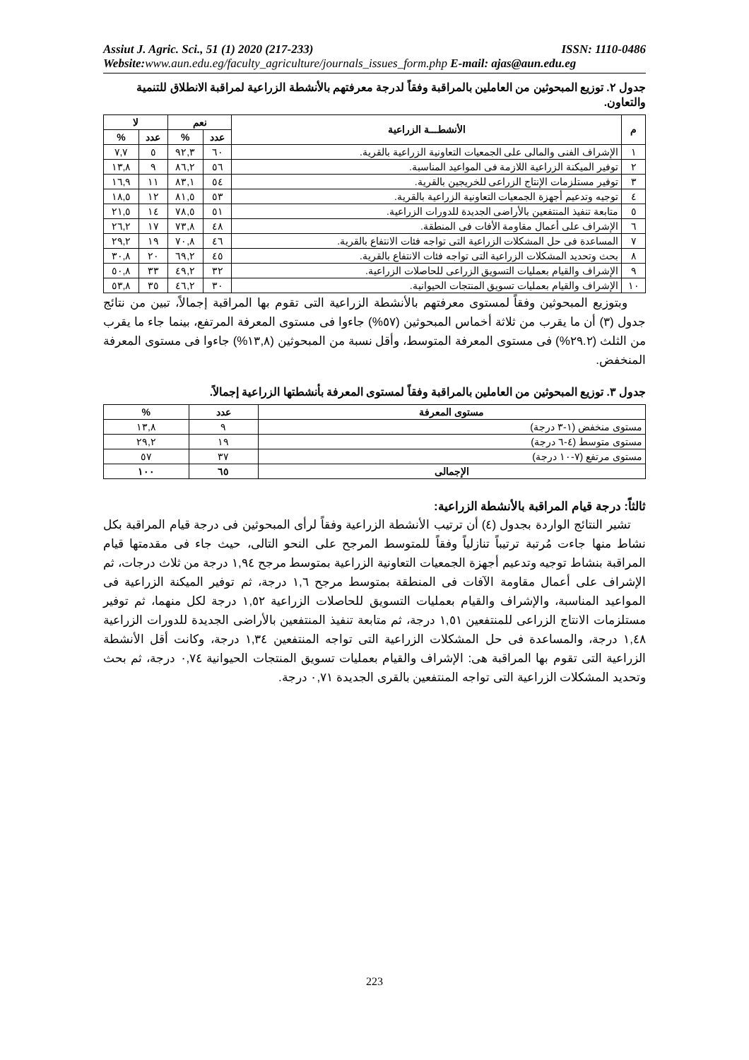Assiut J. Agric. Sci., 51 (1) 2020 (217-233) ISSN: 1110-0486
Website: www.aun.edu.eg/faculty_agriculture/journals_issues_form.php E-mail: ajas@aun.edu.eg
جدول ٢. توزيع المبحوثين من العاملين بالمراقبة وفقاً لدرجة معرفتهم بالأنشطة الزراعية لمراقبة الانطلاق للتنمية والتعاون.
| م | الأنشطـــة الزراعية | نعم | | لا | |
| --- | --- | --- | --- | --- | --- |
| | | عدد | % | عدد | % |
| ١ | الإشراف الفنى والمالى على الجمعيات التعاونية الزراعية بالقرية. | ٦٠ | ٩٢,٣ | ٥ | ٧,٧ |
| ٢ | توفير الميكنة الزراعية اللازمة فى المواعيد المناسبة. | ٥٦ | ٨٦,٢ | ٩ | ١٣,٨ |
| ٣ | توفير مستلزمات الإنتاج الزراعى للخريجين بالقرية. | ٥٤ | ٨٣,١ | ١١ | ١٦,٩ |
| ٤ | توجيه وتدعيم أجهزة الجمعيات التعاونية الزراعية بالقرية. | ٥٣ | ٨١,٥ | ١٢ | ١٨,٥ |
| ٥ | متابعة تنفيذ المنتفعين بالأراضى الجديدة للدورات الزراعية. | ٥١ | ٧٨,٥ | ١٤ | ٢١,٥ |
| ٦ | الإشراف على أعمال مقاومة الأفات فى المنطقة. | ٤٨ | ٧٣,٨ | ١٧ | ٢٦,٢ |
| ٧ | المساعدة فى حل المشكلات الزراعية التى تواجه فئات الانتفاع بالقرية. | ٤٦ | ٧٠,٨ | ١٩ | ٢٩,٢ |
| ٨ | بحث وتحديد المشكلات الزراعية التى تواجه فئات الانتفاع بالقرية. | ٤٥ | ٦٩,٢ | ٢٠ | ٣٠,٨ |
| ٩ | الإشراف والقيام بعمليات التسويق الزراعى للحاصلات الزراعية. | ٣٢ | ٤٩,٢ | ٣٣ | ٥٠,٨ |
| ١٠ | الإشراف والقيام بعمليات تسويق المنتجات الحيوانية. | ٣٠ | ٤٦,٢ | ٣٥ | ٥٣,٨ |
وبتوزيع المبحوثين وفقاً لمستوى معرفتهم بالأنشطة الزراعية التى تقوم بها المراقبة إجمالاً، تبين من نتائج جدول (٣) أن ما يقرب من ثلاثة أخماس المبحوثين (٥٧%) جاءوا فى مستوى المعرفة المرتفع، بينما جاء ما يقرب من الثلث (٢٩.٢%) فى مستوى المعرفة المتوسط، وأقل نسبة من المبحوثين (١٣,٨%) جاءوا فى مستوى المعرفة المنخفض.
جدول ٣. توزيع المبحوثين من العاملين بالمراقبة وفقاً لمستوى المعرفة بأنشطتها الزراعية إجمالاً.
| مستوى المعرفة | عدد | % |
| --- | --- | --- |
| مستوى منخفض (١-٣ درجة) | ٩ | ١٣,٨ |
| مستوى متوسط (٤-٦ درجة) | ١٩ | ٢٩,٢ |
| مستوى مرتفع (٧-١٠ درجة) | ٣٧ | ٥٧ |
| الإجمالى | ٦٥ | ١٠٠ |
ثالثاً: درجة قيام المراقبة بالأنشطة الزراعية:
تشير النتائج الواردة بجدول (٤) أن ترتيب الأنشطة الزراعية وفقاً لرأى المبحوثين فى درجة قيام المراقبة بكل نشاط منها جاءت مُرتبة ترتيباً تنازلياً وفقاً للمتوسط المرجح على النحو التالى، حيث جاء فى مقدمتها قيام المراقبة بنشاط توجيه وتدعيم أجهزة الجمعيات التعاونية الزراعية بمتوسط مرجح ١,٩٤ درجة من ثلاث درجات، ثم الإشراف على أعمال مقاومة الآفات فى المنطقة بمتوسط مرجح ١,٦ درجة، ثم توفير الميكنة الزراعية فى المواعيد المناسبة، والإشراف والقيام بعمليات التسويق للحاصلات الزراعية ١,٥٢ درجة لكل منهما، ثم توفير مستلزمات الانتاج الزراعى للمنتفعين ١,٥١ درجة، ثم متابعة تنفيذ المنتفعين بالأراضى الجديدة للدورات الزراعية ١,٤٨ درجة، والمساعدة فى حل المشكلات الزراعية التى تواجه المنتفعين ١,٣٤ درجة، وكانت أقل الأنشطة الزراعية التى تقوم بها المراقبة هى: الإشراف والقيام بعمليات تسويق المنتجات الحيوانية ٠,٧٤ درجة، ثم بحث وتحديد المشكلات الزراعية التى تواجه المنتفعين بالقرى الجديدة ٠,٧١ درجة.
223